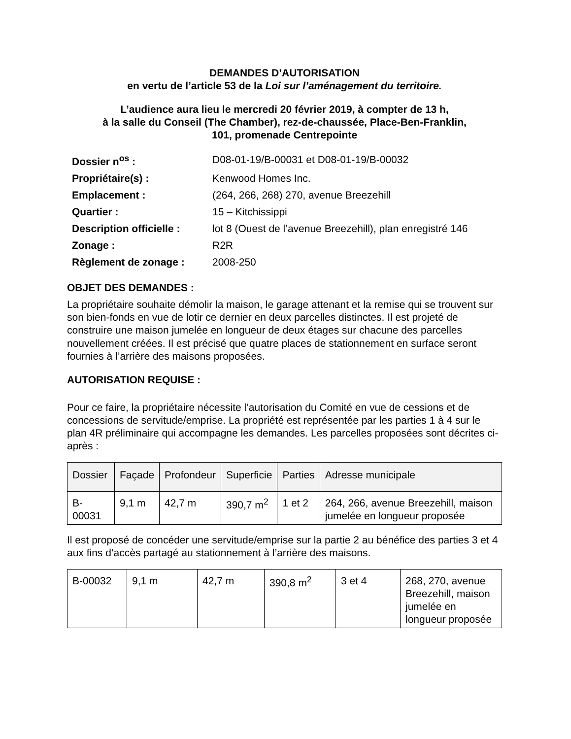DEMANDES D’AUTORISATION
en vertu de l’article 53 de la Loi sur l’aménagement du territoire.
L’audience aura lieu le mercredi 20 février 2019, à compter de 13 h,
à la salle du Conseil (The Chamber), rez-de-chaussée, Place-Ben-Franklin,
101, promenade Centrepointe
| Dossier n<sup>os</sup> : | D08-01-19/B-00031 et D08-01-19/B-00032 |
| Propriétaire(s) : | Kenwood Homes Inc. |
| Emplacement : | (264, 266, 268) 270, avenue Breezehill |
| Quartier : | 15 – Kitchissippi |
| Description officielle : | lot 8 (Ouest de l’avenue Breezehill), plan enregistré 146 |
| Zonage : | R2R |
| Règlement de zonage : | 2008-250 |
OBJET DES DEMANDES :
La propriétaire souhaite démolir la maison, le garage attenant et la remise qui se trouvent sur son bien-fonds en vue de lotir ce dernier en deux parcelles distinctes. Il est projeté de construire une maison jumelée en longueur de deux étages sur chacune des parcelles nouvellement créées. Il est précisé que quatre places de stationnement en surface seront fournies à l’arrière des maisons proposées.
AUTORISATION REQUISE :
Pour ce faire, la propriétaire nécessite l’autorisation du Comité en vue de cessions et de concessions de servitude/emprise. La propriété est représentée par les parties 1 à 4 sur le plan 4R préliminaire qui accompagne les demandes. Les parcelles proposées sont décrites ci-après :
| Dossier | Façade | Profondeur | Superficie | Parties | Adresse municipale |
| --- | --- | --- | --- | --- | --- |
| B-00031 | 9,1 m | 42,7 m | 390,7 m<sup>2</sup> | 1 et 2 | 264, 266, avenue Breezehill, maison jumelée en longueur proposée |
Il est proposé de concéder une servitude/emprise sur la partie 2 au bénéfice des parties 3 et 4 aux fins d’accès partagé au stationnement à l’arrière des maisons.
| B-00032 | 9,1 m | 42,7 m | 390,8 m<sup>2</sup> | 3 et 4 | 268, 270, avenue Breezehill, maison jumelée en longueur proposée |